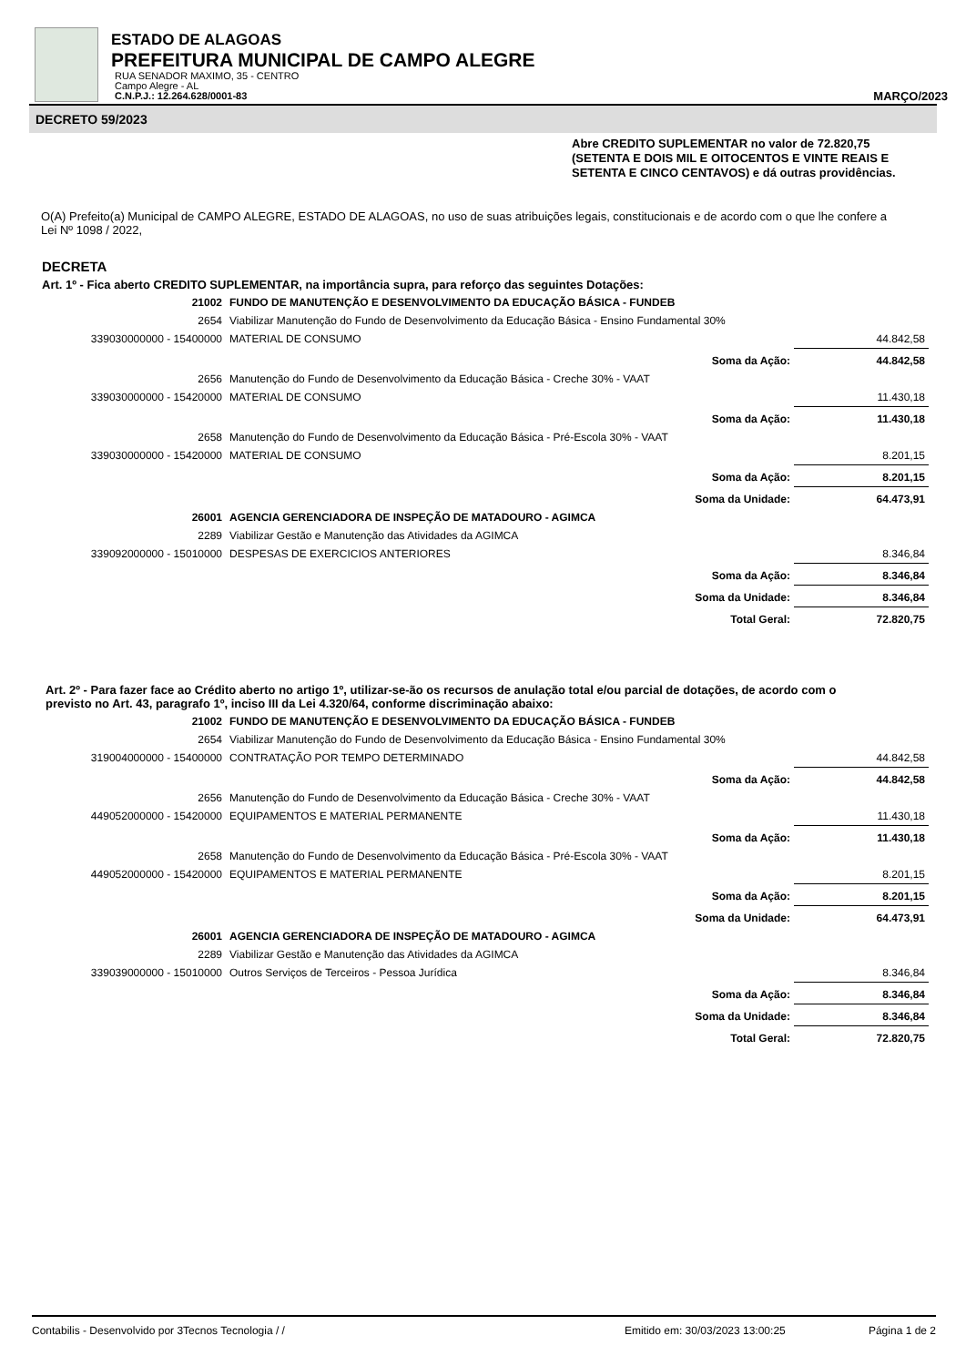ESTADO DE ALAGOAS
PREFEITURA MUNICIPAL DE CAMPO ALEGRE
RUA SENADOR MAXIMO, 35 - CENTRO
Campo Alegre - AL
C.N.P.J.: 12.264.628/0001-83 MARÇO/2023
DECRETO 59/2023
Abre CREDITO SUPLEMENTAR no valor de 72.820,75 (SETENTA E DOIS MIL E OITOCENTOS E VINTE REAIS E SETENTA E CINCO CENTAVOS) e dá outras providências.
O(A) Prefeito(a) Municipal de CAMPO ALEGRE, ESTADO DE ALAGOAS, no uso de suas atribuições legais, constitucionais e de acordo com o que lhe confere a Lei Nº 1098 / 2022,
DECRETA
Art. 1º - Fica aberto CREDITO SUPLEMENTAR, na importância supra, para reforço das seguintes Dotações:
| 21002 | FUNDO DE MANUTENÇÃO E DESENVOLVIMENTO DA EDUCAÇÃO BÁSICA - FUNDEB | | |
| 2654 | Viabilizar Manutenção do Fundo de Desenvolvimento da Educação Básica - Ensino Fundamental 30% | | |
| 339030000000 - 15400000 | MATERIAL DE CONSUMO | | 44.842,58 |
| | | Soma da Ação: | 44.842,58 |
| 2656 | Manutenção do Fundo de Desenvolvimento da Educação Básica - Creche 30% - VAAT | | |
| 339030000000 - 15420000 | MATERIAL DE CONSUMO | | 11.430,18 |
| | | Soma da Ação: | 11.430,18 |
| 2658 | Manutenção do Fundo de Desenvolvimento da Educação Básica - Pré-Escola 30% - VAAT | | |
| 339030000000 - 15420000 | MATERIAL DE CONSUMO | | 8.201,15 |
| | | Soma da Ação: | 8.201,15 |
| | | Soma da Unidade: | 64.473,91 |
| 26001 | AGENCIA GERENCIADORA DE INSPEÇÃO DE MATADOURO - AGIMCA | | |
| 2289 | Viabilizar Gestão e Manutenção das Atividades da AGIMCA | | |
| 339092000000 - 15010000 | DESPESAS DE EXERCICIOS ANTERIORES | | 8.346,84 |
| | | Soma da Ação: | 8.346,84 |
| | | Soma da Unidade: | 8.346,84 |
| | | Total Geral: | 72.820,75 |
Art. 2º - Para fazer face ao Crédito aberto no artigo 1º, utilizar-se-ão os recursos de anulação total e/ou parcial de dotações, de acordo com o previsto no Art. 43, paragrafo 1º, inciso III da Lei 4.320/64, conforme discriminação abaixo:
| 21002 | FUNDO DE MANUTENÇÃO E DESENVOLVIMENTO DA EDUCAÇÃO BÁSICA - FUNDEB | | |
| 2654 | Viabilizar Manutenção do Fundo de Desenvolvimento da Educação Básica - Ensino Fundamental 30% | | |
| 319004000000 - 15400000 | CONTRATAÇÃO POR TEMPO DETERMINADO | | 44.842,58 |
| | | Soma da Ação: | 44.842,58 |
| 2656 | Manutenção do Fundo de Desenvolvimento da Educação Básica - Creche 30% - VAAT | | |
| 449052000000 - 15420000 | EQUIPAMENTOS E MATERIAL PERMANENTE | | 11.430,18 |
| | | Soma da Ação: | 11.430,18 |
| 2658 | Manutenção do Fundo de Desenvolvimento da Educação Básica - Pré-Escola 30% - VAAT | | |
| 449052000000 - 15420000 | EQUIPAMENTOS E MATERIAL PERMANENTE | | 8.201,15 |
| | | Soma da Ação: | 8.201,15 |
| | | Soma da Unidade: | 64.473,91 |
| 26001 | AGENCIA GERENCIADORA DE INSPEÇÃO DE MATADOURO - AGIMCA | | |
| 2289 | Viabilizar Gestão e Manutenção das Atividades da AGIMCA | | |
| 339039000000 - 15010000 | Outros Serviços de Terceiros - Pessoa Jurídica | | 8.346,84 |
| | | Soma da Ação: | 8.346,84 |
| | | Soma da Unidade: | 8.346,84 |
| | | Total Geral: | 72.820,75 |
Contabilis - Desenvolvido por 3Tecnos Tecnologia / / Emitido em: 30/03/2023 13:00:25 Página 1 de 2